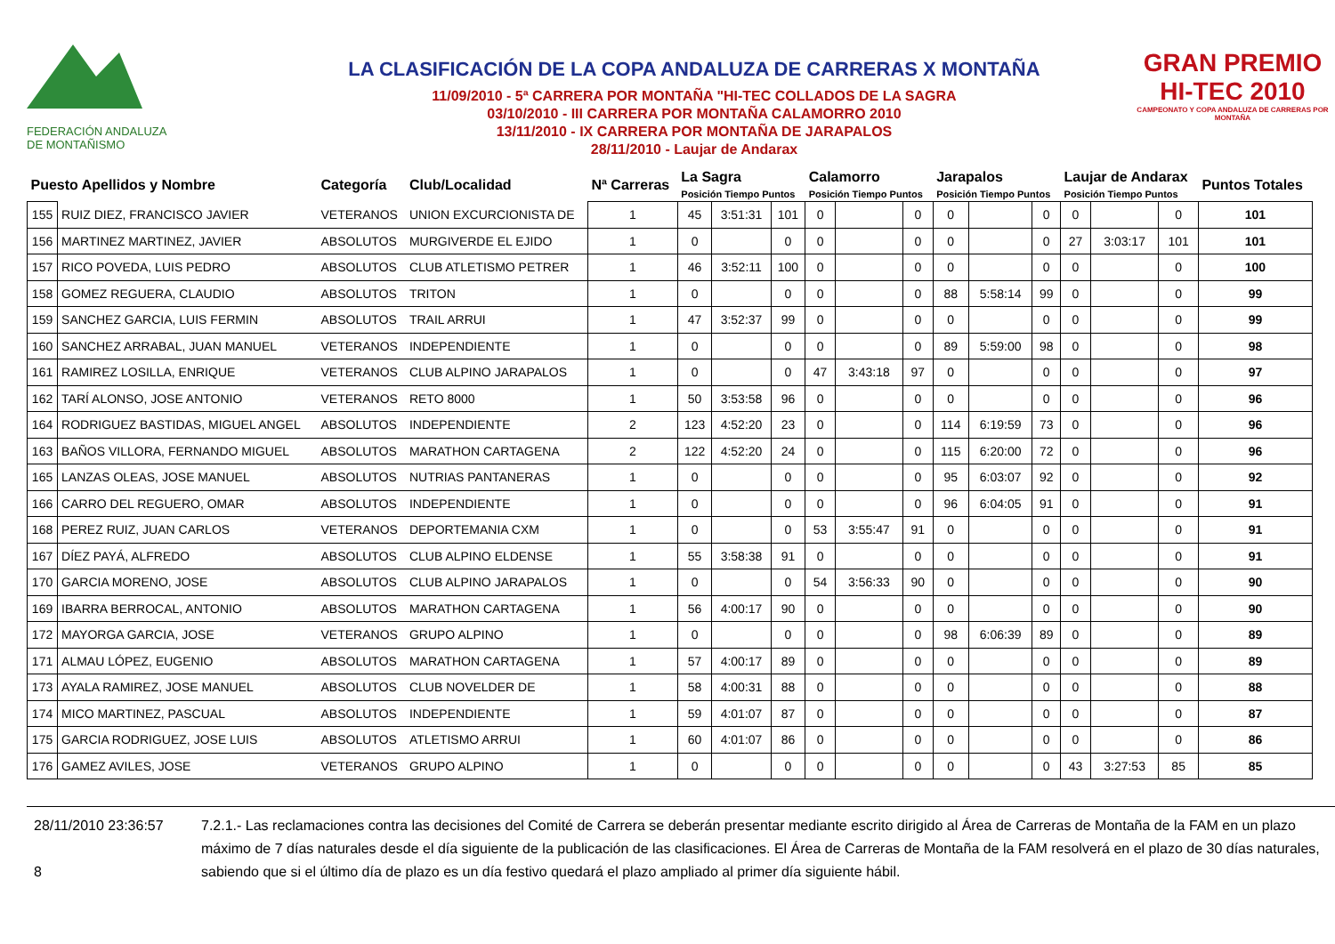FEDERACIÓN ANDALUZA
DE MONTAÑISMO
LA CLASIFICACIÓN DE LA COPA ANDALUZA DE CARRERAS X MONTAÑA
11/09/2010 - 5ª CARRERA POR MONTAÑA "HI-TEC COLLADOS DE LA SAGRA
03/10/2010 - III CARRERA POR MONTAÑA CALAMORRO 2010
13/11/2010 - IX CARRERA POR MONTAÑA DE JARAPALOS
28/11/2010 - Laujar de Andarax
GRAN PREMIO
HI-TEC 2010
CAMPEONATO Y COPA ANDALUZA DE CARRERAS POR MONTAÑA
| Puesto Apellidos y Nombre | | Categoría | Club/Localidad | Nª Carreras | La Sagra Posición Tiempo Puntos | | | Calamorro Posición Tiempo Puntos | | | Jarapalos Posición Tiempo Puntos | | | Laujar de Andarax Posición Tiempo Puntos | | | Puntos Totales |
| --- | --- | --- | --- | --- | --- | --- | --- | --- | --- | --- | --- | --- | --- | --- | --- | --- | --- |
| 155 | RUIZ DIEZ, FRANCISCO JAVIER | VETERANOS | UNION EXCURCIONISTA DE | 1 | 45 | 3:51:31 | 101 | 0 | | 0 | 0 | | 0 | 0 | | 0 | 101 |
| 156 | MARTINEZ MARTINEZ, JAVIER | ABSOLUTOS | MURGIVERDE EL EJIDO | 1 | 0 | | 0 | 0 | | 0 | 0 | | 0 | 27 | 3:03:17 | 101 | 101 |
| 157 | RICO POVEDA, LUIS PEDRO | ABSOLUTOS | CLUB ATLETISMO PETRER | 1 | 46 | 3:52:11 | 100 | 0 | | 0 | 0 | | 0 | 0 | | 0 | 100 |
| 158 | GOMEZ REGUERA, CLAUDIO | ABSOLUTOS | TRITON | 1 | 0 | | 0 | 0 | | 0 | 88 | 5:58:14 | 99 | 0 | | 0 | 99 |
| 159 | SANCHEZ GARCIA, LUIS FERMIN | ABSOLUTOS | TRAIL ARRUI | 1 | 47 | 3:52:37 | 99 | 0 | | 0 | 0 | | 0 | 0 | | 0 | 99 |
| 160 | SANCHEZ ARRABAL, JUAN MANUEL | VETERANOS | INDEPENDIENTE | 1 | 0 | | 0 | 0 | | 0 | 89 | 5:59:00 | 98 | 0 | | 0 | 98 |
| 161 | RAMIREZ LOSILLA, ENRIQUE | VETERANOS | CLUB ALPINO JARAPALOS | 1 | 0 | | 0 | 47 | 3:43:18 | 97 | 0 | | 0 | 0 | | 0 | 97 |
| 162 | TARÍ ALONSO, JOSE ANTONIO | VETERANOS | RETO 8000 | 1 | 50 | 3:53:58 | 96 | 0 | | 0 | 0 | | 0 | 0 | | 0 | 96 |
| 164 | RODRIGUEZ BASTIDAS, MIGUEL ANGEL | ABSOLUTOS | INDEPENDIENTE | 2 | 123 | 4:52:20 | 23 | 0 | | 0 | 114 | 6:19:59 | 73 | 0 | | 0 | 96 |
| 163 | BAÑOS VILLORA, FERNANDO MIGUEL | ABSOLUTOS | MARATHON CARTAGENA | 2 | 122 | 4:52:20 | 24 | 0 | | 0 | 115 | 6:20:00 | 72 | 0 | | 0 | 96 |
| 165 | LANZAS OLEAS, JOSE MANUEL | ABSOLUTOS | NUTRIAS PANTANERAS | 1 | 0 | | 0 | 0 | | 0 | 95 | 6:03:07 | 92 | 0 | | 0 | 92 |
| 166 | CARRO DEL REGUERO, OMAR | ABSOLUTOS | INDEPENDIENTE | 1 | 0 | | 0 | 0 | | 0 | 96 | 6:04:05 | 91 | 0 | | 0 | 91 |
| 168 | PEREZ RUIZ, JUAN CARLOS | VETERANOS | DEPORTEMANIA CXM | 1 | 0 | | 0 | 53 | 3:55:47 | 91 | 0 | | 0 | 0 | | 0 | 91 |
| 167 | DÍEZ PAYÁ, ALFREDO | ABSOLUTOS | CLUB ALPINO ELDENSE | 1 | 55 | 3:58:38 | 91 | 0 | | 0 | 0 | | 0 | 0 | | 0 | 91 |
| 170 | GARCIA MORENO, JOSE | ABSOLUTOS | CLUB ALPINO JARAPALOS | 1 | 0 | | 0 | 54 | 3:56:33 | 90 | 0 | | 0 | 0 | | 0 | 90 |
| 169 | IBARRA BERROCAL, ANTONIO | ABSOLUTOS | MARATHON CARTAGENA | 1 | 56 | 4:00:17 | 90 | 0 | | 0 | 0 | | 0 | 0 | | 0 | 90 |
| 172 | MAYORGA GARCIA, JOSE | VETERANOS | GRUPO ALPINO | 1 | 0 | | 0 | 0 | | 0 | 98 | 6:06:39 | 89 | 0 | | 0 | 89 |
| 171 | ALMAU LÓPEZ, EUGENIO | ABSOLUTOS | MARATHON CARTAGENA | 1 | 57 | 4:00:17 | 89 | 0 | | 0 | 0 | | 0 | 0 | | 0 | 89 |
| 173 | AYALA RAMIREZ, JOSE MANUEL | ABSOLUTOS | CLUB NOVELDER DE | 1 | 58 | 4:00:31 | 88 | 0 | | 0 | 0 | | 0 | 0 | | 0 | 88 |
| 174 | MICO MARTINEZ, PASCUAL | ABSOLUTOS | INDEPENDIENTE | 1 | 59 | 4:01:07 | 87 | 0 | | 0 | 0 | | 0 | 0 | | 0 | 87 |
| 175 | GARCIA RODRIGUEZ, JOSE LUIS | ABSOLUTOS | ATLETISMO ARRUI | 1 | 60 | 4:01:07 | 86 | 0 | | 0 | 0 | | 0 | 0 | | 0 | 86 |
| 176 | GAMEZ AVILES, JOSE | VETERANOS | GRUPO ALPINO | 1 | 0 | | 0 | 0 | | 0 | 0 | | 0 | 43 | 3:27:53 | 85 | 85 |
28/11/2010 23:36:57
8
7.2.1.- Las reclamaciones contra las decisiones del Comité de Carrera se deberán presentar mediante escrito dirigido al Área de Carreras de Montaña de la FAM en un plazo máximo de 7 días naturales desde el día siguiente de la publicación de las clasificaciones. El Área de Carreras de Montaña de la FAM resolverá en el plazo de 30 días naturales, sabiendo que si el último día de plazo es un día festivo quedará el plazo ampliado al primer día siguiente hábil.